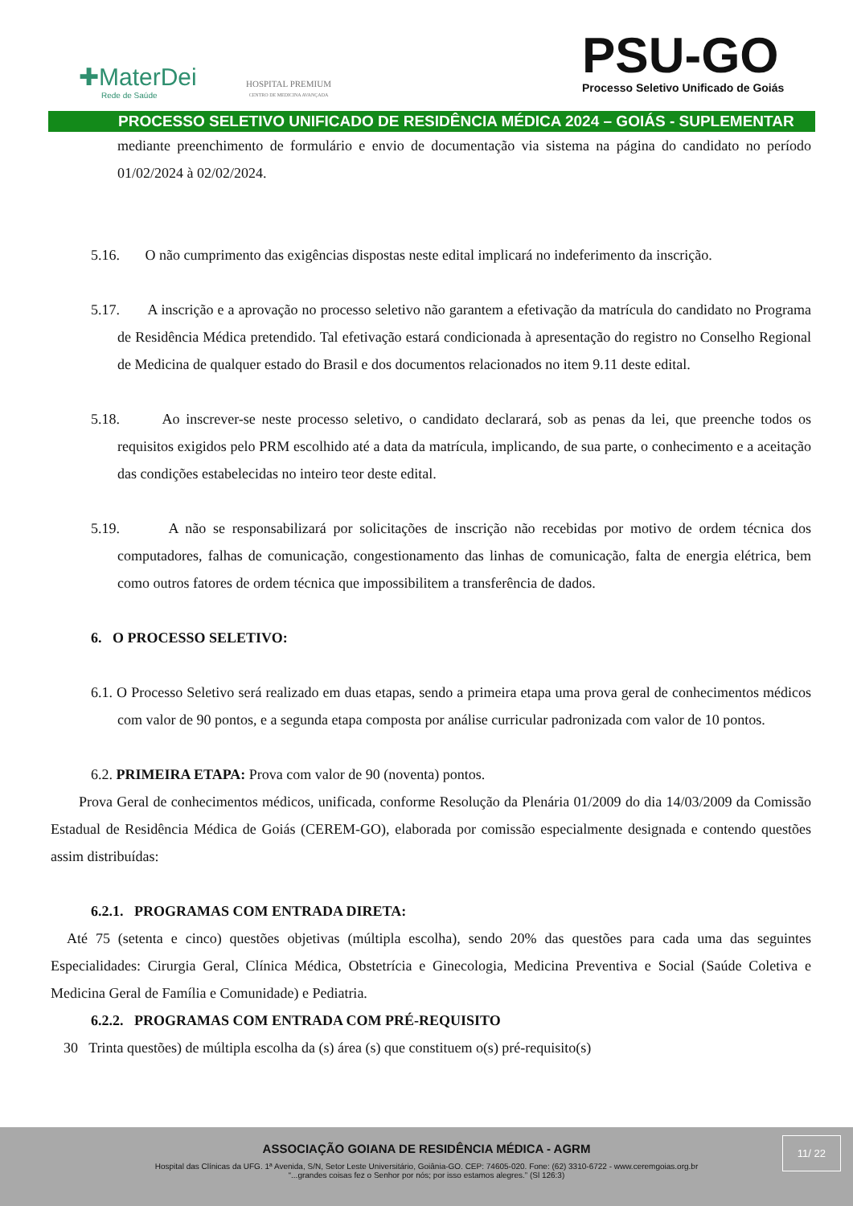✚MaterDei
Rede de Saúde
HOSPITAL PREMIUM
CENTRO DE MEDICINA AVANÇADA
PSU-GO
Processo Seletivo Unificado de Goiás
PROCESSO SELETIVO UNIFICADO DE RESIDÊNCIA MÉDICA 2024 – GOIÁS - SUPLEMENTAR
mediante preenchimento de formulário e envio de documentação via sistema na página do candidato no período 01/02/2024 à 02/02/2024.
5.16. O não cumprimento das exigências dispostas neste edital implicará no indeferimento da inscrição.
5.17. A inscrição e a aprovação no processo seletivo não garantem a efetivação da matrícula do candidato no Programa de Residência Médica pretendido. Tal efetivação estará condicionada à apresentação do registro no Conselho Regional de Medicina de qualquer estado do Brasil e dos documentos relacionados no item 9.11 deste edital.
5.18. Ao inscrever-se neste processo seletivo, o candidato declarará, sob as penas da lei, que preenche todos os requisitos exigidos pelo PRM escolhido até a data da matrícula, implicando, de sua parte, o conhecimento e a aceitação das condições estabelecidas no inteiro teor deste edital.
5.19. A não se responsabilizará por solicitações de inscrição não recebidas por motivo de ordem técnica dos computadores, falhas de comunicação, congestionamento das linhas de comunicação, falta de energia elétrica, bem como outros fatores de ordem técnica que impossibilitem a transferência de dados.
6. O PROCESSO SELETIVO:
6.1. O Processo Seletivo será realizado em duas etapas, sendo a primeira etapa uma prova geral de conhecimentos médicos com valor de 90 pontos, e a segunda etapa composta por análise curricular padronizada com valor de 10 pontos.
6.2. PRIMEIRA ETAPA: Prova com valor de 90 (noventa) pontos.
Prova Geral de conhecimentos médicos, unificada, conforme Resolução da Plenária 01/2009 do dia 14/03/2009 da Comissão Estadual de Residência Médica de Goiás (CEREM-GO), elaborada por comissão especialmente designada e contendo questões assim distribuídas:
6.2.1. PROGRAMAS COM ENTRADA DIRETA:
Até 75 (setenta e cinco) questões objetivas (múltipla escolha), sendo 20% das questões para cada uma das seguintes Especialidades: Cirurgia Geral, Clínica Médica, Obstetrícia e Ginecologia, Medicina Preventiva e Social (Saúde Coletiva e Medicina Geral de Família e Comunidade) e Pediatria.
6.2.2. PROGRAMAS COM ENTRADA COM PRÉ-REQUISITO
30 Trinta questões) de múltipla escolha da (s) área (s) que constituem o(s) pré-requisito(s)
ASSOCIAÇÃO GOIANA DE RESIDÊNCIA MÉDICA - AGRM
Hospital das Clínicas da UFG. 1ª Avenida, S/N, Setor Leste Universitário, Goiânia-GO. CEP: 74605-020. Fone: (62) 3310-6722 - www.ceremgoias.org.br
“...grandes coisas fez o Senhor por nós; por isso estamos alegres.” (Sl 126:3)
11/ 22